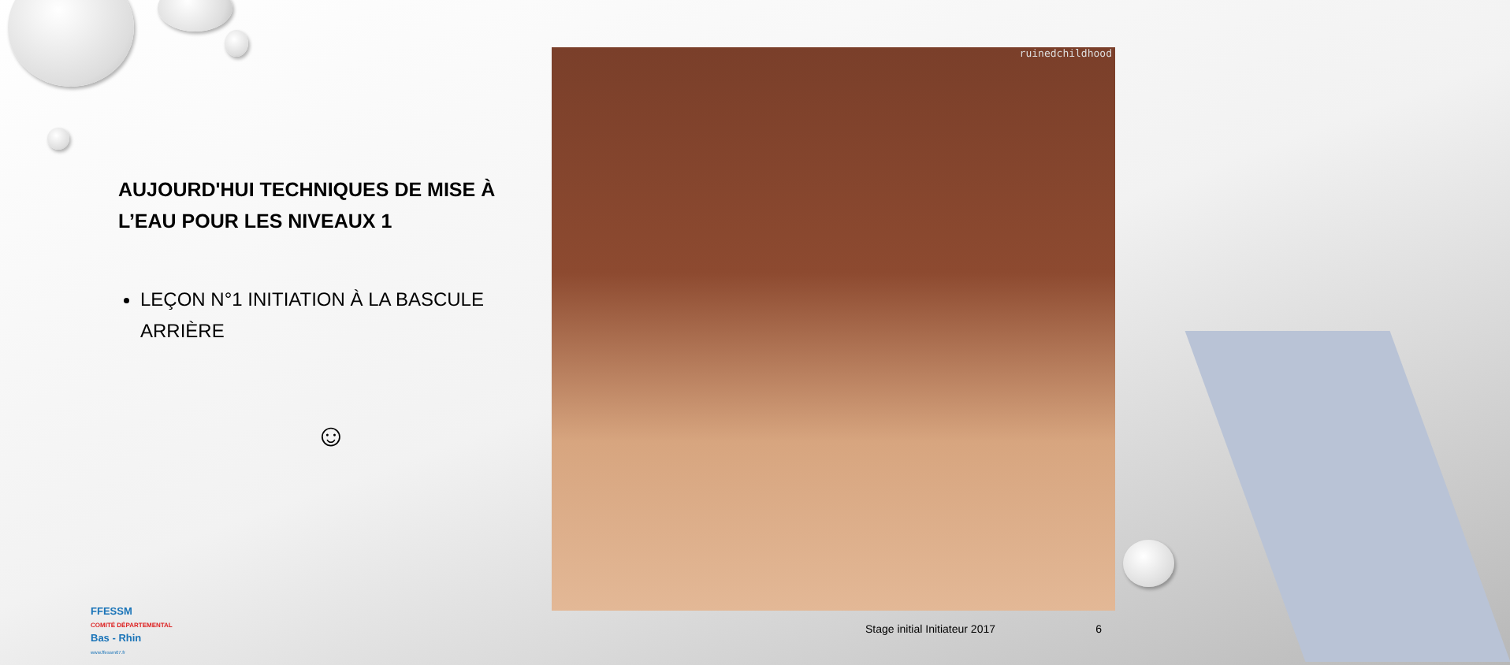AUJOURD'HUI TECHNIQUES DE MISE À L’EAU POUR LES NIVEAUX 1
LEÇON N°1 INITIATION À LA BASCULE ARRIÈRE
☺
ruinedchildhood
FFESSM
COMITÉ DÉPARTEMENTAL
Bas - Rhin
www.ffessm67.fr
Stage initial Initiateur 2017 6